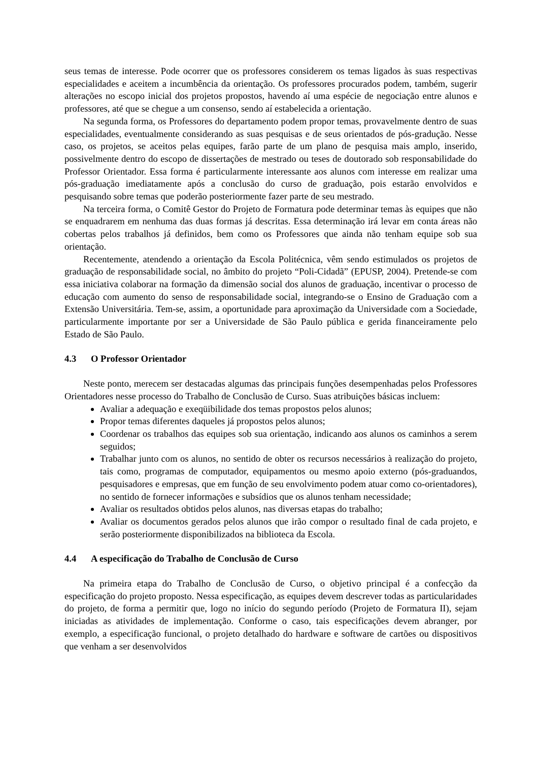seus temas de interesse. Pode ocorrer que os professores considerem os temas ligados às suas respectivas especialidades e aceitem a incumbência da orientação. Os professores procurados podem, também, sugerir alterações no escopo inicial dos projetos propostos, havendo aí uma espécie de negociação entre alunos e professores, até que se chegue a um consenso, sendo aí estabelecida a orientação.
Na segunda forma, os Professores do departamento podem propor temas, provavelmente dentro de suas especialidades, eventualmente considerando as suas pesquisas e de seus orientados de pós-gradução. Nesse caso, os projetos, se aceitos pelas equipes, farão parte de um plano de pesquisa mais amplo, inserido, possivelmente dentro do escopo de dissertações de mestrado ou teses de doutorado sob responsabilidade do Professor Orientador. Essa forma é particularmente interessante aos alunos com interesse em realizar uma pós-graduação imediatamente após a conclusão do curso de graduação, pois estarão envolvidos e pesquisando sobre temas que poderão posteriormente fazer parte de seu mestrado.
Na terceira forma, o Comitê Gestor do Projeto de Formatura pode determinar temas às equipes que não se enquadrarem em nenhuma das duas formas já descritas. Essa determinação irá levar em conta áreas não cobertas pelos trabalhos já definidos, bem como os Professores que ainda não tenham equipe sob sua orientação.
Recentemente, atendendo a orientação da Escola Politécnica, vêm sendo estimulados os projetos de graduação de responsabilidade social, no âmbito do projeto “Poli-Cidadã” (EPUSP, 2004). Pretende-se com essa iniciativa colaborar na formação da dimensão social dos alunos de graduação, incentivar o processo de educação com aumento do senso de responsabilidade social, integrando-se o Ensino de Graduação com a Extensão Universitária. Tem-se, assim, a oportunidade para aproximação da Universidade com a Sociedade, particularmente importante por ser a Universidade de São Paulo pública e gerida financeiramente pelo Estado de São Paulo.
4.3 O Professor Orientador
Neste ponto, merecem ser destacadas algumas das principais funções desempenhadas pelos Professores Orientadores nesse processo do Trabalho de Conclusão de Curso. Suas atribuições básicas incluem:
Avaliar a adequação e exeqüibilidade dos temas propostos pelos alunos;
Propor temas diferentes daqueles já propostos pelos alunos;
Coordenar os trabalhos das equipes sob sua orientação, indicando aos alunos os caminhos a serem seguidos;
Trabalhar junto com os alunos, no sentido de obter os recursos necessários à realização do projeto, tais como, programas de computador, equipamentos ou mesmo apoio externo (pós-graduandos, pesquisadores e empresas, que em função de seu envolvimento podem atuar como co-orientadores), no sentido de fornecer informações e subsídios que os alunos tenham necessidade;
Avaliar os resultados obtidos pelos alunos, nas diversas etapas do trabalho;
Avaliar os documentos gerados pelos alunos que irão compor o resultado final de cada projeto, e serão posteriormente disponibilizados na biblioteca da Escola.
4.4 A especificação do Trabalho de Conclusão de Curso
Na primeira etapa do Trabalho de Conclusão de Curso, o objetivo principal é a confecção da especificação do projeto proposto. Nessa especificação, as equipes devem descrever todas as particularidades do projeto, de forma a permitir que, logo no início do segundo período (Projeto de Formatura II), sejam iniciadas as atividades de implementação. Conforme o caso, tais especificações devem abranger, por exemplo, a especificação funcional, o projeto detalhado do hardware e software de cartões ou dispositivos que venham a ser desenvolvidos